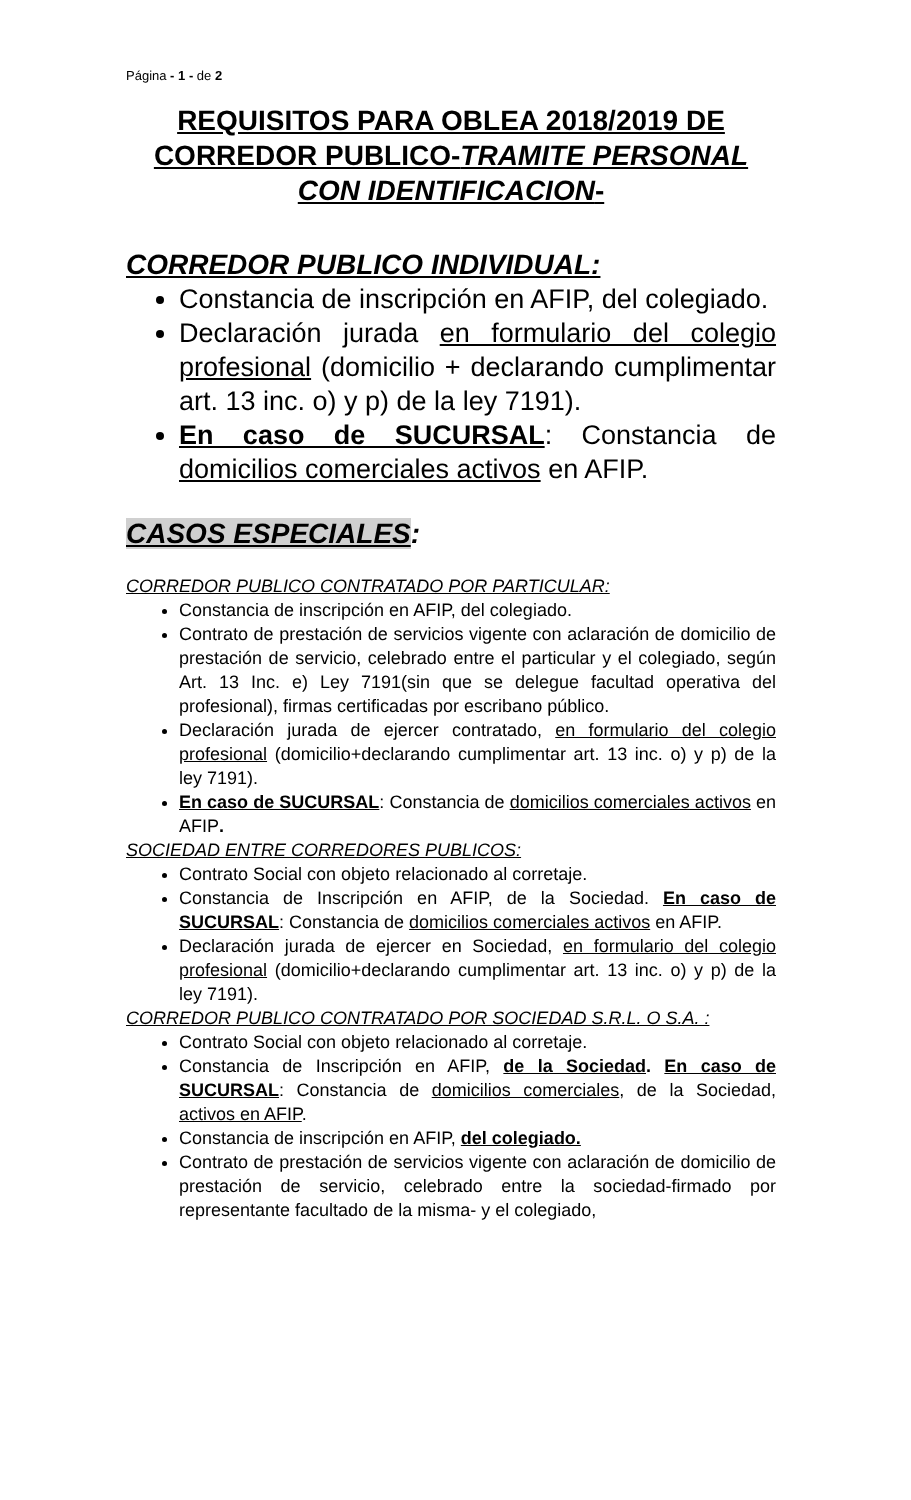Página - 1 - de 2
REQUISITOS PARA OBLEA 2018/2019 DE CORREDOR PUBLICO-TRAMITE PERSONAL CON IDENTIFICACION-
CORREDOR PUBLICO INDIVIDUAL:
Constancia de inscripción en AFIP, del colegiado.
Declaración jurada en formulario del colegio profesional (domicilio + declarando cumplimentar art. 13 inc. o) y p) de la ley 7191).
En caso de SUCURSAL: Constancia de domicilios comerciales activos en AFIP.
CASOS ESPECIALES:
CORREDOR PUBLICO CONTRATADO POR PARTICULAR:
Constancia de inscripción en AFIP, del colegiado.
Contrato de prestación de servicios vigente con aclaración de domicilio de prestación de servicio, celebrado entre el particular y el colegiado, según Art. 13 Inc. e) Ley 7191(sin que se delegue facultad operativa del profesional), firmas certificadas por escribano público.
Declaración jurada de ejercer contratado, en formulario del colegio profesional (domicilio+declarando cumplimentar art. 13 inc. o) y p) de la ley 7191).
En caso de SUCURSAL: Constancia de domicilios comerciales activos en AFIP.
SOCIEDAD ENTRE CORREDORES PUBLICOS:
Contrato Social con objeto relacionado al corretaje.
Constancia de Inscripción en AFIP, de la Sociedad. En caso de SUCURSAL: Constancia de domicilios comerciales activos en AFIP.
Declaración jurada de ejercer en Sociedad, en formulario del colegio profesional (domicilio+declarando cumplimentar art. 13 inc. o) y p) de la ley 7191).
CORREDOR PUBLICO CONTRATADO POR SOCIEDAD S.R.L. O S.A. :
Contrato Social con objeto relacionado al corretaje.
Constancia de Inscripción en AFIP, de la Sociedad. En caso de SUCURSAL: Constancia de domicilios comerciales, de la Sociedad, activos en AFIP.
Constancia de inscripción en AFIP, del colegiado.
Contrato de prestación de servicios vigente con aclaración de domicilio de prestación de servicio, celebrado entre la sociedad-firmado por representante facultado de la misma- y el colegiado,